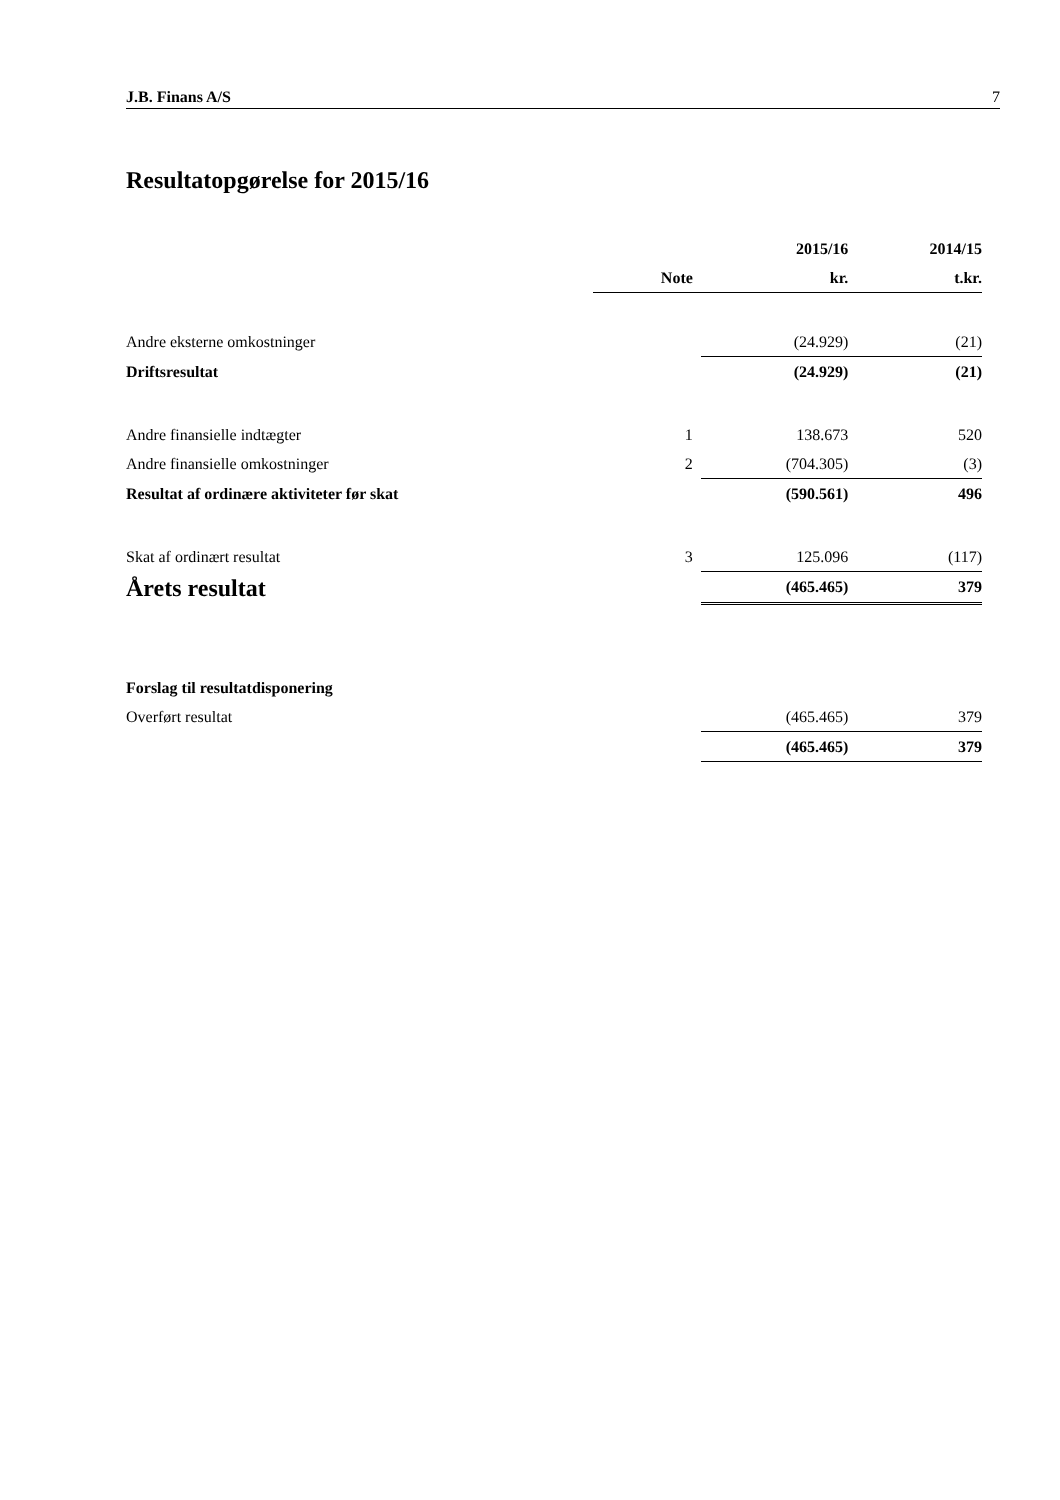J.B. Finans A/S 7
Resultatopgørelse for 2015/16
| | | 2015/16 | 2014/15 |
| --- | --- | --- | --- |
| | Note | kr. | t.kr. |
| Andre eksterne omkostninger | | (24.929) | (21) |
| Driftsresultat | | (24.929) | (21) |
| Andre finansielle indtægter | 1 | 138.673 | 520 |
| Andre finansielle omkostninger | 2 | (704.305) | (3) |
| Resultat af ordinære aktiviteter før skat | | (590.561) | 496 |
| Skat af ordinært resultat | 3 | 125.096 | (117) |
| Årets resultat | | (465.465) | 379 |
| Forslag til resultatdisponering | | | |
| Overført resultat | | (465.465) | 379 |
| | | (465.465) | 379 |